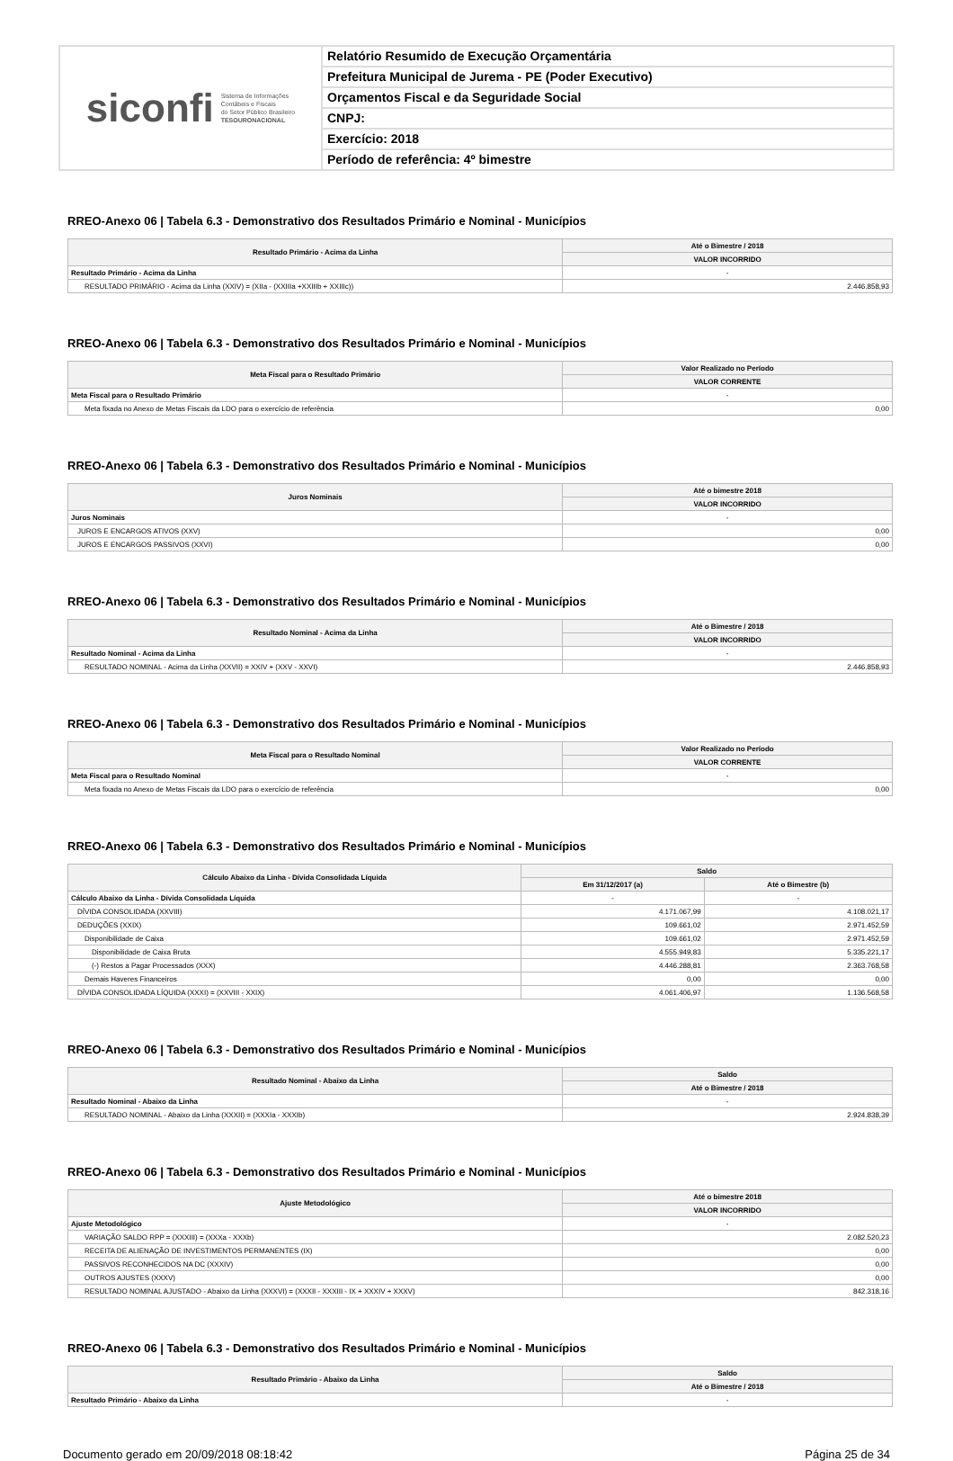siconfi Sistema de Informações
Contábeis e Fiscais
do Setor Público Brasileiro
TESOURONACIONAL
Relatório Resumido de Execução Orçamentária
Prefeitura Municipal de Jurema - PE (Poder Executivo)
Orçamentos Fiscal e da Seguridade Social
CNPJ:
Exercício: 2018
Período de referência: 4º bimestre
RREO-Anexo 06 | Tabela 6.3 - Demonstrativo dos Resultados Primário e Nominal - Municípios
| Resultado Primário - Acima da Linha | Até o Bimestre / 2018 |
| --- | --- |
| | VALOR INCORRIDO |
| Resultado Primário - Acima da Linha | - |
| RESULTADO PRIMÁRIO - Acima da Linha (XXIV) = (XIIa - (XXIIIa +XXIIIb + XXIIIc)) | 2.446.858,93 |
RREO-Anexo 06 | Tabela 6.3 - Demonstrativo dos Resultados Primário e Nominal - Municípios
| Meta Fiscal para o Resultado Primário | Valor Realizado no Período |
| --- | --- |
| | VALOR CORRENTE |
| Meta Fiscal para o Resultado Primário | - |
| Meta fixada no Anexo de Metas Fiscais da LDO para o exercício de referência | 0,00 |
RREO-Anexo 06 | Tabela 6.3 - Demonstrativo dos Resultados Primário e Nominal - Municípios
| Juros Nominais | Até o bimestre 2018 |
| --- | --- |
| | VALOR INCORRIDO |
| Juros Nominais | - |
| JUROS E ENCARGOS ATIVOS (XXV) | 0,00 |
| JUROS E ENCARGOS PASSIVOS (XXVI) | 0,00 |
RREO-Anexo 06 | Tabela 6.3 - Demonstrativo dos Resultados Primário e Nominal - Municípios
| Resultado Nominal - Acima da Linha | Até o Bimestre / 2018 |
| --- | --- |
| | VALOR INCORRIDO |
| Resultado Nominal - Acima da Linha | - |
| RESULTADO NOMINAL - Acima da Linha (XXVII) = XXIV + (XXV - XXVI) | 2.446.858,93 |
RREO-Anexo 06 | Tabela 6.3 - Demonstrativo dos Resultados Primário e Nominal - Municípios
| Meta Fiscal para o Resultado Nominal | Valor Realizado no Período |
| --- | --- |
| | VALOR CORRENTE |
| Meta Fiscal para o Resultado Nominal | - |
| Meta fixada no Anexo de Metas Fiscais da LDO para o exercício de referência | 0,00 |
RREO-Anexo 06 | Tabela 6.3 - Demonstrativo dos Resultados Primário e Nominal - Municípios
| Cálculo Abaixo da Linha - Dívida Consolidada Líquida | Saldo | |
| --- | --- | --- |
| | Em 31/12/2017 (a) | Até o Bimestre (b) |
| Cálculo Abaixo da Linha - Dívida Consolidada Líquida | - | - |
| DÍVIDA CONSOLIDADA (XXVIII) | 4.171.067,99 | 4.108.021,17 |
| DEDUÇÕES (XXIX) | 109.661,02 | 2.971.452,59 |
| Disponibilidade de Caixa | 109.661,02 | 2.971.452,59 |
| Disponibilidade de Caixa Bruta | 4.555.949,83 | 5.335.221,17 |
| (-) Restos a Pagar Processados (XXX) | 4.446.288,81 | 2.363.768,58 |
| Demais Haveres Financeiros | 0,00 | 0,00 |
| DÍVIDA CONSOLIDADA LÍQUIDA (XXXI) = (XXVIII - XXIX) | 4.061.406,97 | 1.136.568,58 |
RREO-Anexo 06 | Tabela 6.3 - Demonstrativo dos Resultados Primário e Nominal - Municípios
| Resultado Nominal - Abaixo da Linha | Saldo |
| --- | --- |
| | Até o Bimestre / 2018 |
| Resultado Nominal - Abaixo da Linha | - |
| RESULTADO NOMINAL - Abaixo da Linha (XXXII) = (XXXIa - XXXIb) | 2.924.838,39 |
RREO-Anexo 06 | Tabela 6.3 - Demonstrativo dos Resultados Primário e Nominal - Municípios
| Ajuste Metodológico | Até o bimestre 2018 |
| --- | --- |
| | VALOR INCORRIDO |
| Ajuste Metodológico | - |
| VARIAÇÃO SALDO RPP = (XXXIII) = (XXXa - XXXb) | 2.082.520,23 |
| RECEITA DE ALIENAÇÃO DE INVESTIMENTOS PERMANENTES (IX) | 0,00 |
| PASSIVOS RECONHECIDOS NA DC (XXXIV) | 0,00 |
| OUTROS AJUSTES (XXXV) | 0,00 |
| RESULTADO NOMINAL AJUSTADO - Abaixo da Linha (XXXVI) = (XXXII - XXXIII - IX + XXXIV + XXXV) | 842.318,16 |
RREO-Anexo 06 | Tabela 6.3 - Demonstrativo dos Resultados Primário e Nominal - Municípios
| Resultado Primário - Abaixo da Linha | Saldo |
| --- | --- |
| | Até o Bimestre / 2018 |
| Resultado Primário - Abaixo da Linha | - |
Documento gerado em 20/09/2018 08:18:42 Página 25 de 34